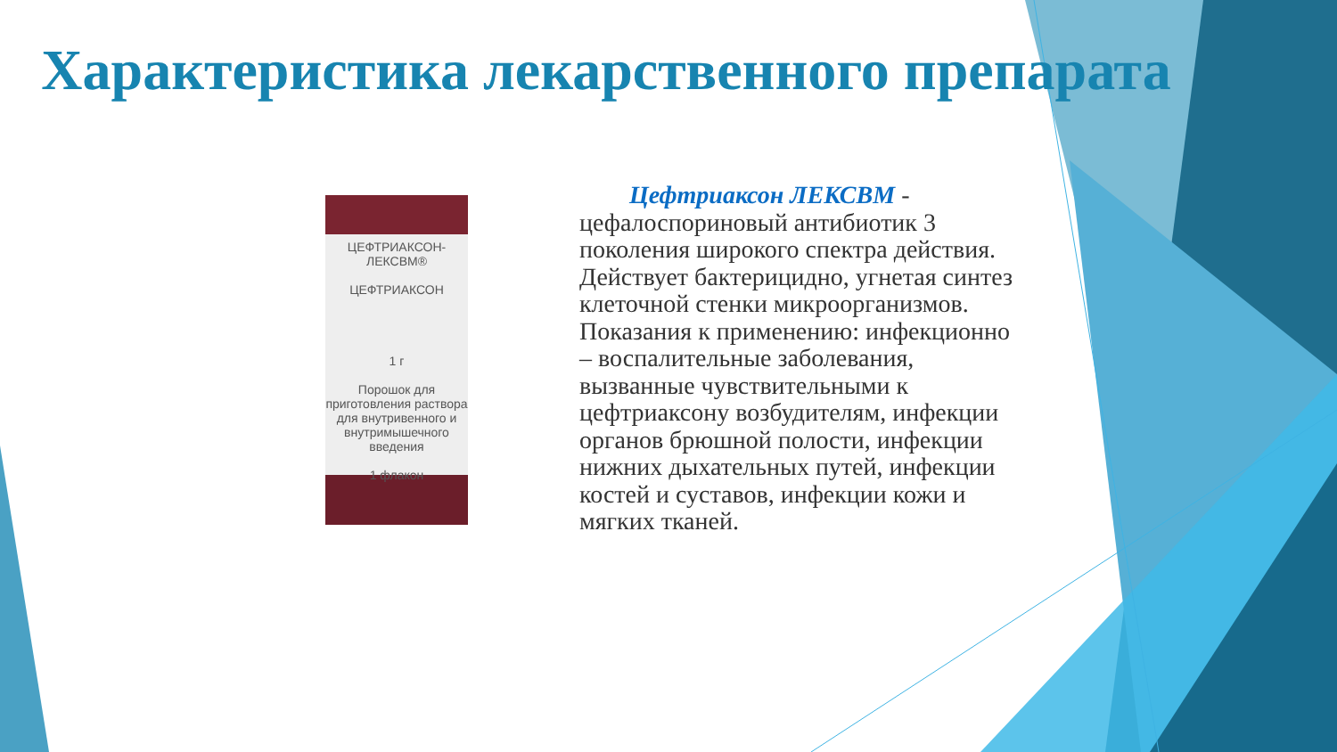Характеристика лекарственного препарата
ЦЕФТРИАКСОН-
ЛЕКСВМ®
ЦЕФТРИАКСОН
1 г
Порошок для приготовления раствора для внутривенного и внутримышечного введения
1 флакон
Цефтриаксон ЛЕКСВМ -
цефалоспориновый антибиотик 3 поколения широкого спектра действия. Действует бактерицидно, угнетая синтез клеточной стенки микроорганизмов. Показания к применению: инфекционно – воспалительные заболевания, вызванные чувствительными к цефтриаксону возбудителям, инфекции органов брюшной полости, инфекции нижних дыхательных путей, инфекции костей и суставов, инфекции кожи и мягких тканей.